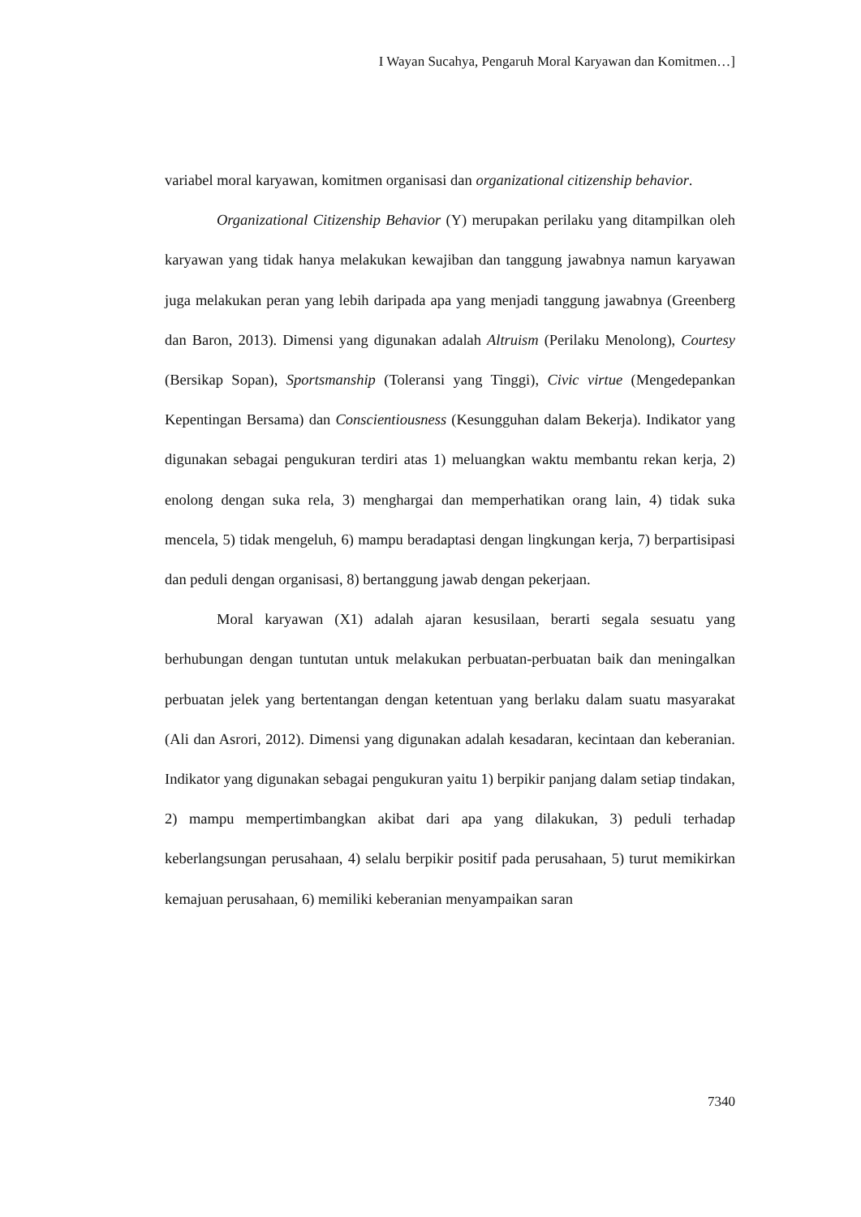I Wayan Sucahya, Pengaruh Moral Karyawan dan Komitmen…]
variabel moral karyawan, komitmen organisasi dan organizational citizenship behavior.
Organizational Citizenship Behavior (Y) merupakan perilaku yang ditampilkan oleh karyawan yang tidak hanya melakukan kewajiban dan tanggung jawabnya namun karyawan juga melakukan peran yang lebih daripada apa yang menjadi tanggung jawabnya (Greenberg dan Baron, 2013). Dimensi yang digunakan adalah Altruism (Perilaku Menolong), Courtesy (Bersikap Sopan), Sportsmanship (Toleransi yang Tinggi), Civic virtue (Mengedepankan Kepentingan Bersama) dan Conscientiousness (Kesungguhan dalam Bekerja). Indikator yang digunakan sebagai pengukuran terdiri atas 1) meluangkan waktu membantu rekan kerja, 2) enolong dengan suka rela, 3) menghargai dan memperhatikan orang lain, 4) tidak suka mencela, 5) tidak mengeluh, 6) mampu beradaptasi dengan lingkungan kerja, 7) berpartisipasi dan peduli dengan organisasi, 8) bertanggung jawab dengan pekerjaan.
Moral karyawan (X1) adalah ajaran kesusilaan, berarti segala sesuatu yang berhubungan dengan tuntutan untuk melakukan perbuatan-perbuatan baik dan meningalkan perbuatan jelek yang bertentangan dengan ketentuan yang berlaku dalam suatu masyarakat (Ali dan Asrori, 2012). Dimensi yang digunakan adalah kesadaran, kecintaan dan keberanian. Indikator yang digunakan sebagai pengukuran yaitu 1) berpikir panjang dalam setiap tindakan, 2) mampu mempertimbangkan akibat dari apa yang dilakukan, 3) peduli terhadap keberlangsungan perusahaan, 4) selalu berpikir positif pada perusahaan, 5) turut memikirkan kemajuan perusahaan, 6) memiliki keberanian menyampaikan saran
7340